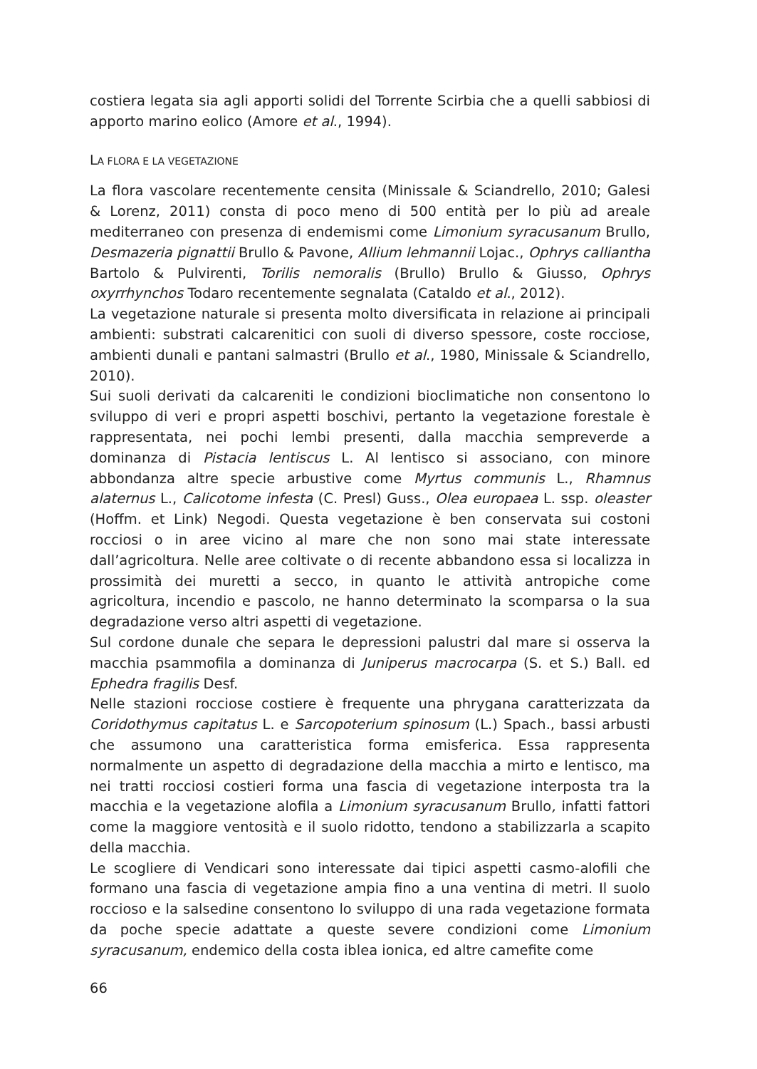costiera legata sia agli apporti solidi del Torrente Scirbia che a quelli sabbiosi di apporto marino eolico (Amore et al., 1994).
LA FLORA E LA VEGETAZIONE
La flora vascolare recentemente censita (Minissale & Sciandrello, 2010; Galesi & Lorenz, 2011) consta di poco meno di 500 entità per lo più ad areale mediterraneo con presenza di endemismi come Limonium syracusanum Brullo, Desmazeria pignattii Brullo & Pavone, Allium lehmannii Lojac., Ophrys calliantha Bartolo & Pulvirenti, Torilis nemoralis (Brullo) Brullo & Giusso, Ophrys oxyrrhynchos Todaro recentemente segnalata (Cataldo et al., 2012).
La vegetazione naturale si presenta molto diversificata in relazione ai principali ambienti: substrati calcarenitici con suoli di diverso spessore, coste rocciose, ambienti dunali e pantani salmastri (Brullo et al., 1980, Minissale & Sciandrello, 2010).
Sui suoli derivati da calcareniti le condizioni bioclimatiche non consentono lo sviluppo di veri e propri aspetti boschivi, pertanto la vegetazione forestale è rappresentata, nei pochi lembi presenti, dalla macchia sempreverde a dominanza di Pistacia lentiscus L. Al lentisco si associano, con minore abbondanza altre specie arbustive come Myrtus communis L., Rhamnus alaternus L., Calicotome infesta (C. Presl) Guss., Olea europaea L. ssp. oleaster (Hoffm. et Link) Negodi. Questa vegetazione è ben conservata sui costoni rocciosi o in aree vicino al mare che non sono mai state interessate dall’agricoltura. Nelle aree coltivate o di recente abbandono essa si localizza in prossimità dei muretti a secco, in quanto le attività antropiche come agricoltura, incendio e pascolo, ne hanno determinato la scomparsa o la sua degradazione verso altri aspetti di vegetazione.
Sul cordone dunale che separa le depressioni palustri dal mare si osserva la macchia psammofila a dominanza di Juniperus macrocarpa (S. et S.) Ball. ed Ephedra fragilis Desf.
Nelle stazioni rocciose costiere è frequente una phrygana caratterizzata da Coridothymus capitatus L. e Sarcopoterium spinosum (L.) Spach., bassi arbusti che assumono una caratteristica forma emisferica. Essa rappresenta normalmente un aspetto di degradazione della macchia a mirto e lentisco, ma nei tratti rocciosi costieri forma una fascia di vegetazione interposta tra la macchia e la vegetazione alofila a Limonium syracusanum Brullo, infatti fattori come la maggiore ventosità e il suolo ridotto, tendono a stabilizzarla a scapito della macchia.
Le scogliere di Vendicari sono interessate dai tipici aspetti casmo-alofili che formano una fascia di vegetazione ampia fino a una ventina di metri. Il suolo roccioso e la salsedine consentono lo sviluppo di una rada vegetazione formata da poche specie adattate a queste severe condizioni come Limonium syracusanum, endemico della costa iblea ionica, ed altre camefite come
66